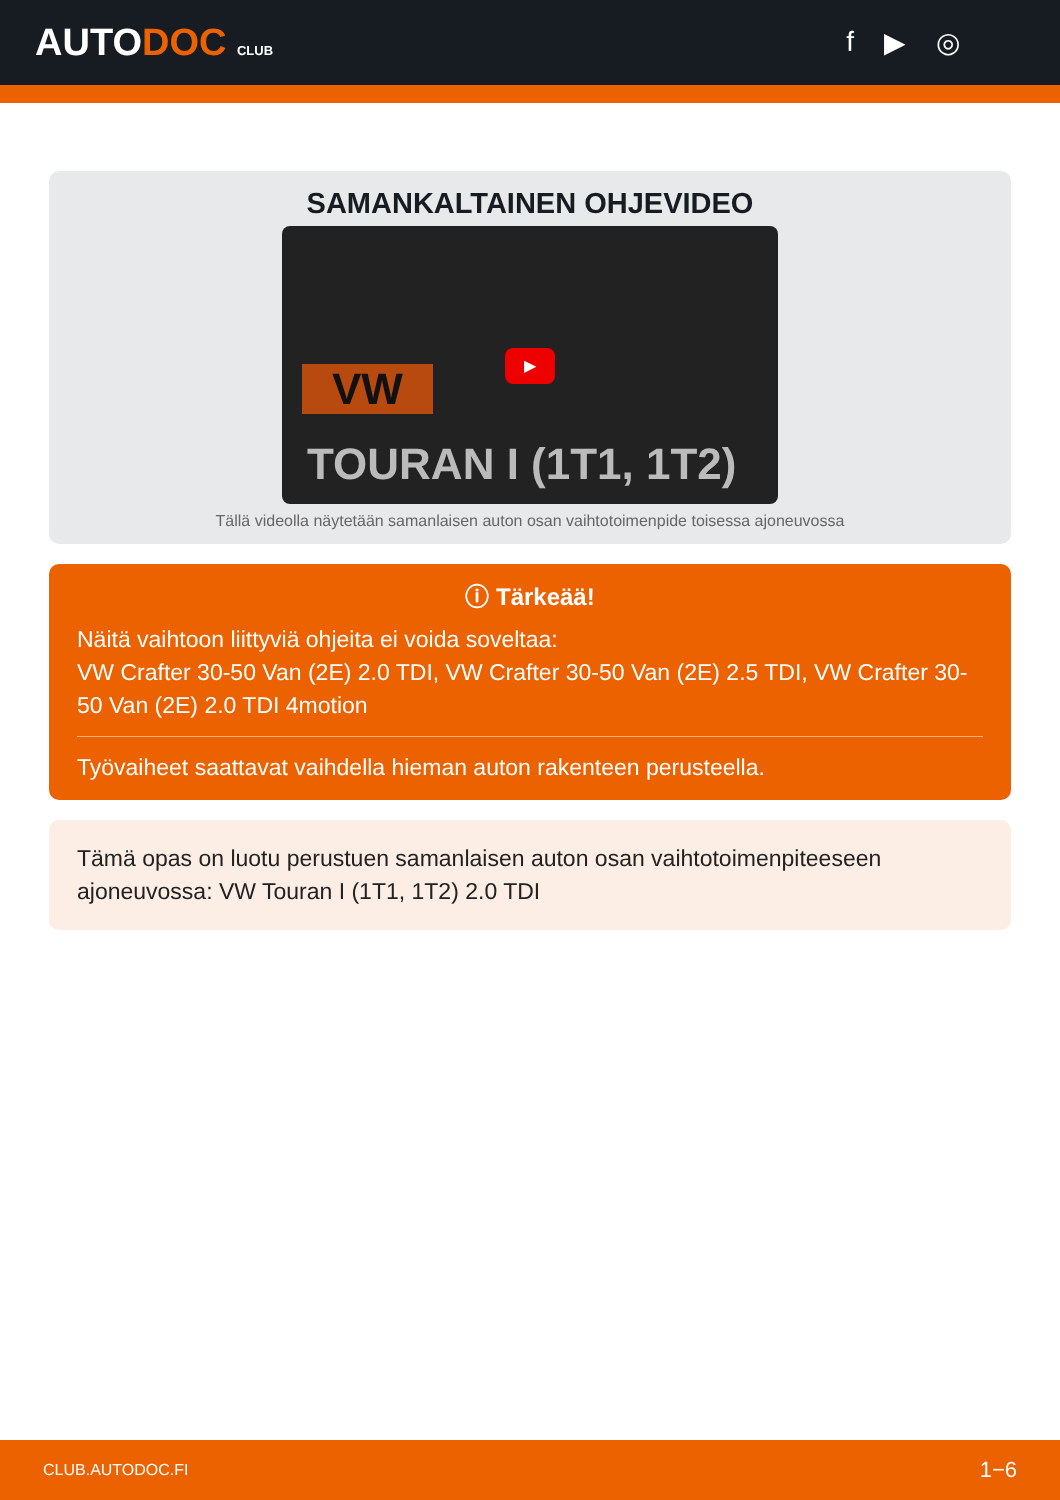AUTODOC CLUB
f ▶ ◎
SAMANKALTAINEN OHJEVIDEO
▶
VW
TOURAN I (1T1, 1T2)
Tällä videolla näytetään samanlaisen auton osan vaihtotoimenpide toisessa ajoneuvossa
ⓘ Tärkeää!
Näitä vaihtoon liittyviä ohjeita ei voida soveltaa:
VW Crafter 30-50 Van (2E) 2.0 TDI, VW Crafter 30-50 Van (2E) 2.5 TDI, VW Crafter 30-50 Van (2E) 2.0 TDI 4motion
Työvaiheet saattavat vaihdella hieman auton rakenteen perusteella.
Tämä opas on luotu perustuen samanlaisen auton osan vaihtotoimenpiteeseen ajoneuvossa: VW Touran I (1T1, 1T2) 2.0 TDI
CLUB.AUTODOC.FI 1−6